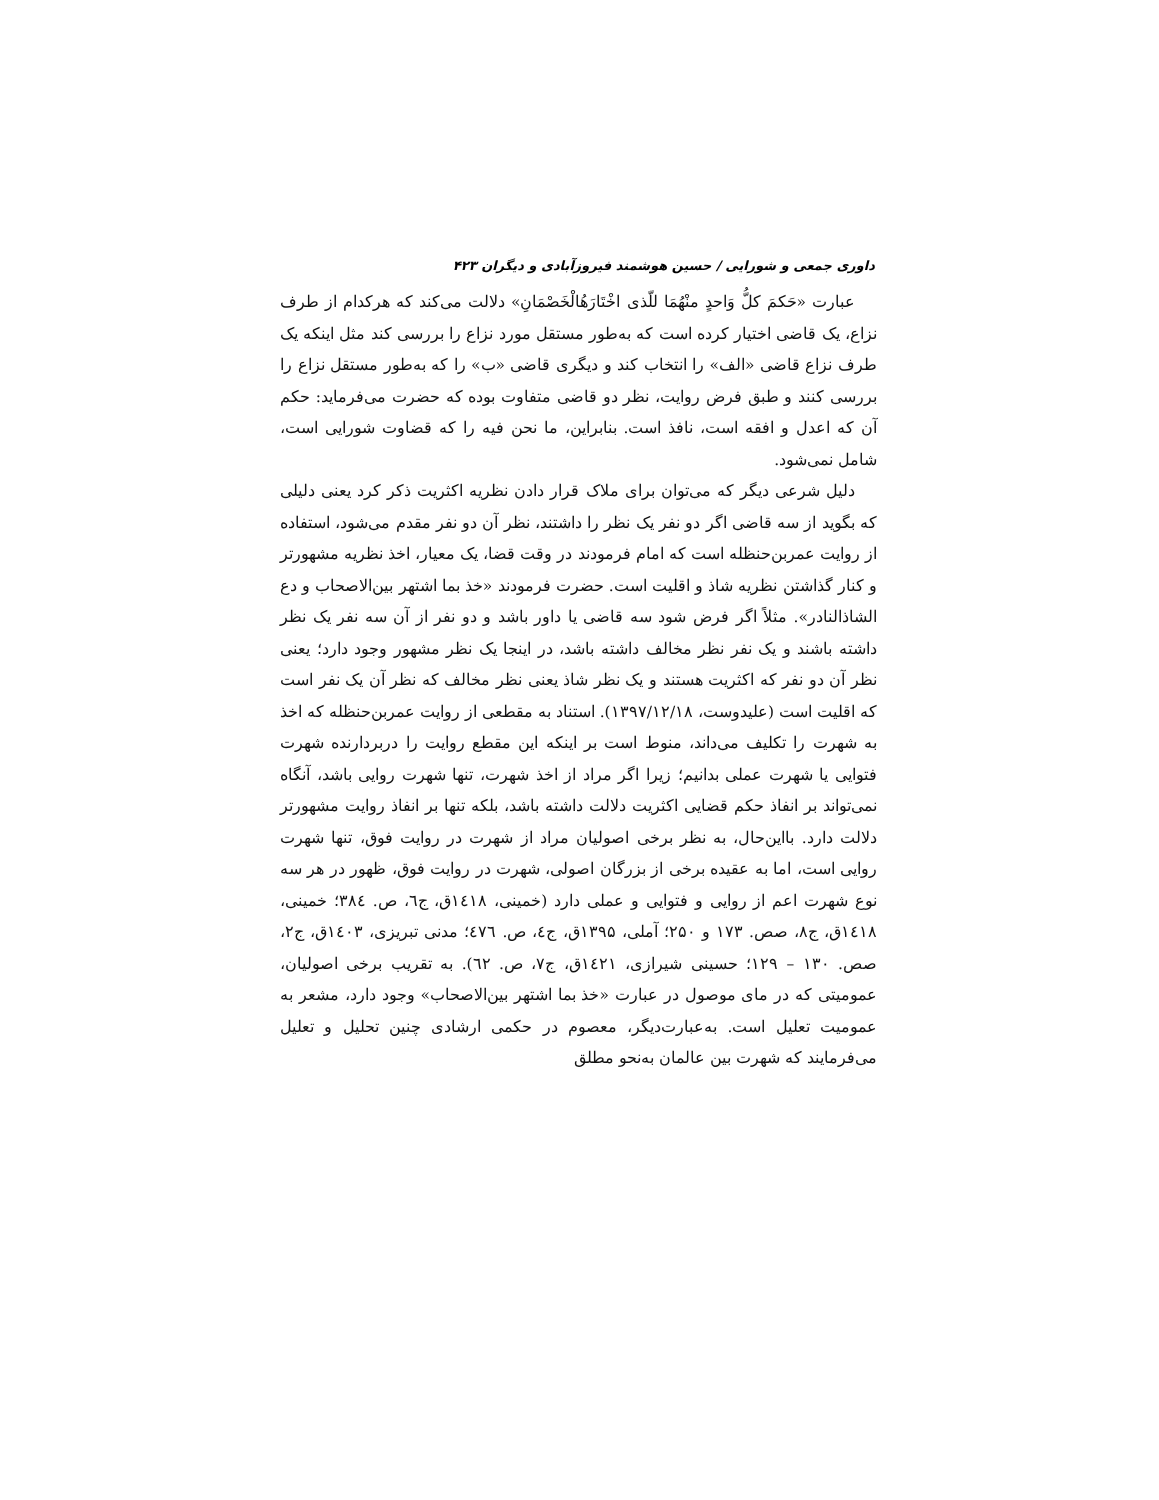داوری جمعی و شورایی / حسین هوشمند فیروزآبادی و دیگران ۴۲۳
عبارت «حَکمَ کلُّ وَاحدٍ منْهُمَا للّذی اخْتَارَهُالْخَصْمَانِ» دلالت می‌کند که هرکدام از طرف نزاع، یک قاضی اختیار کرده است که به‌طور مستقل مورد نزاع را بررسی کند مثل اینکه یک طرف نزاع قاضی «الف» را انتخاب کند و دیگری قاضی «ب» را که به‌طور مستقل نزاع را بررسی کنند و طبق فرض روایت، نظر دو قاضی متفاوت بوده که حضرت می‌فرماید: حکم آن که اعدل و افقه است، نافذ است. بنابراین، ما نحن فیه را که قضاوت شورایی است، شامل نمی‌شود.
دلیل شرعی دیگر که می‌توان برای ملاک قرار دادن نظریه اکثریت ذکر کرد یعنی دلیلی که بگوید از سه قاضی اگر دو نفر یک نظر را داشتند، نظر آن دو نفر مقدم می‌شود، استفاده از روایت عمربن‌حنظله است که امام فرمودند در وقت قضا، یک معیار، اخذ نظریه مشهورتر و کنار گذاشتن نظریه شاذ و اقلیت است. حضرت فرمودند «خذ بما اشتهر بین‌الاصحاب و دع الشاذالنادر». مثلاً اگر فرض شود سه قاضی یا داور باشد و دو نفر از آن سه نفر یک نظر داشته باشند و یک نفر نظر مخالف داشته باشد، در اینجا یک نظر مشهور وجود دارد؛ یعنی نظر آن دو نفر که اکثریت هستند و یک نظر شاذ یعنی نظر مخالف که نظر آن یک نفر است که اقلیت است (علیدوست، ۱۳۹۷/۱۲/۱۸). استناد به مقطعی از روایت عمربن‌حنظله که اخذ به شهرت را تکلیف می‌داند، منوط است بر اینکه این مقطع روایت را دربردارنده شهرت فتوایی یا شهرت عملی بدانیم؛ زیرا اگر مراد از اخذ شهرت، تنها شهرت روایی باشد، آنگاه نمی‌تواند بر انفاذ حکم قضایی اکثریت دلالت داشته باشد، بلکه تنها بر انفاذ روایت مشهورتر دلالت دارد. بااین‌حال، به نظر برخی اصولیان مراد از شهرت در روایت فوق، تنها شهرت روایی است، اما به عقیده برخی از بزرگان اصولی، شهرت در روایت فوق، ظهور در هر سه نوع شهرت اعم از روایی و فتوایی و عملی دارد (خمینی، ١٤١٨ق، ج٦، ص. ٣٨٤؛ خمینی، ١٤١٨ق، ج٨، صص. ۱۷۳ و ۲۵۰؛ آملی، ۱۳۹۵ق، ج٤، ص. ٤٧٦؛ مدنی تبریزی، ١٤٠٣ق، ج۲، صص. ۱۳۰ – ۱۲۹؛ حسینی شیرازی، ١٤٢١ق، ج۷، ص. ٦٢). به تقریب برخی اصولیان، عمومیتی که در مای موصول در عبارت «خذ بما اشتهر بین‌الاصحاب» وجود دارد، مشعر به عمومیت تعلیل است. به‌عبارت‌دیگر، معصوم در حکمی ارشادی چنین تحلیل و تعلیل می‌فرمایند که شهرت بین عالمان به‌نحو مطلق